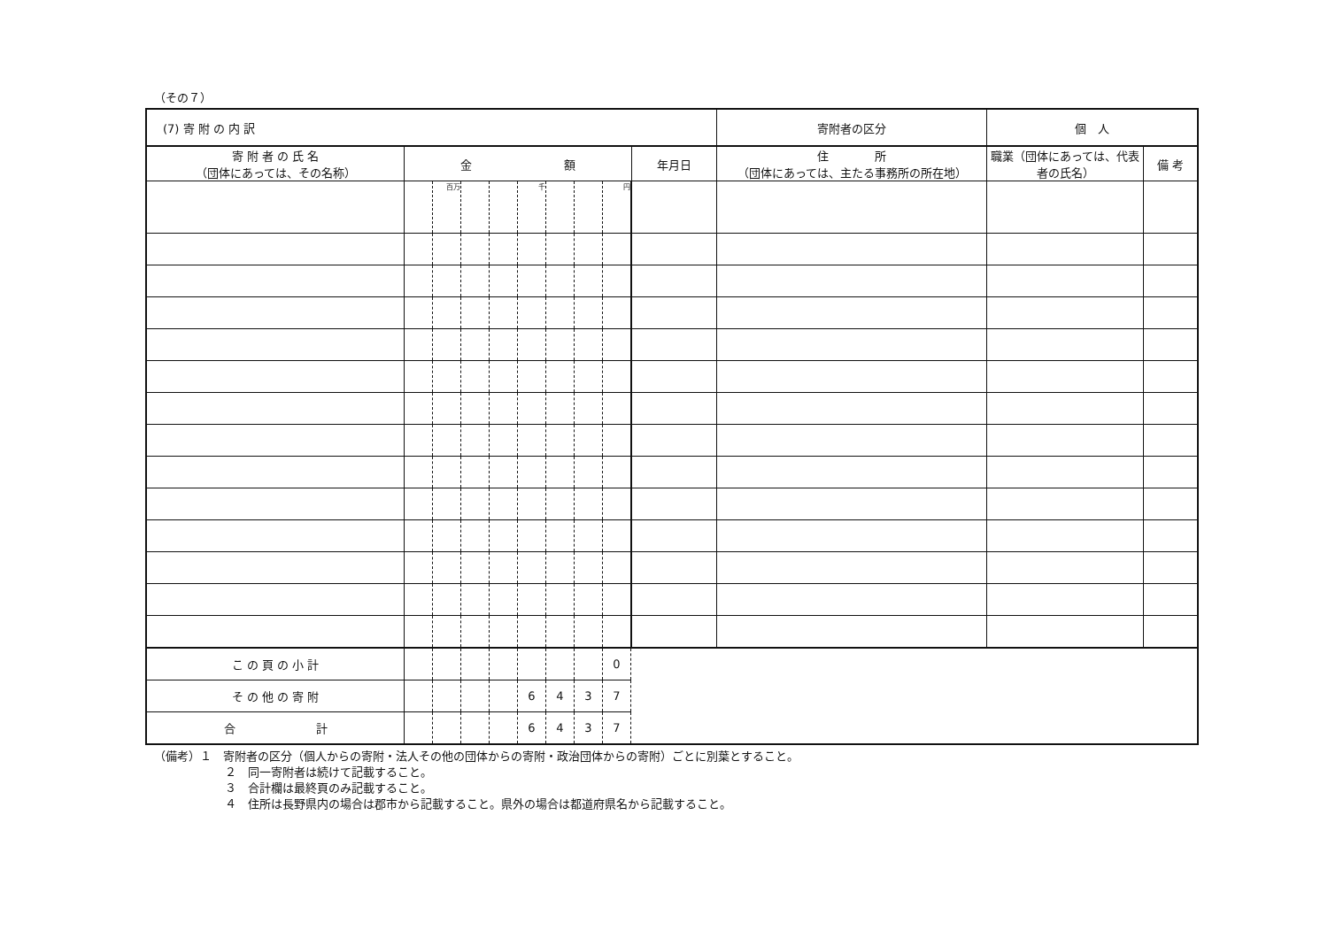（その７）
| (7) 寄 附 の 内 訳 | | | | | | | | | | | | 寄附者の区分 | 個 人 | |
| 寄 附 者 の 氏 名 （団体にあっては、その名称） | 金 額 | | | | | | | | | 年月日 | 住 所 （団体にあっては、主たる事務所の所在地） | | 職業（団体にあっては、代表者の氏名） | 備 考 |
| | | 百万 | | | 千 | | | 円 | | | | | | |
| こ の 頁 の 小 計 | | | | | | | | 0 | | | | | | |
| そ の 他 の 寄 附 | | | | | 6 | 4 | 3 | 7 | | | | | | |
| 合 計 | | | | | 6 | 4 | 3 | 7 | | | | | | |
（備考）１　寄附者の区分（個人からの寄附・法人その他の団体からの寄附・政治団体からの寄附）ごとに別葉とすること。
２　同一寄附者は続けて記載すること。
３　合計欄は最終頁のみ記載すること。
４　住所は長野県内の場合は郡市から記載すること。県外の場合は都道府県名から記載すること。